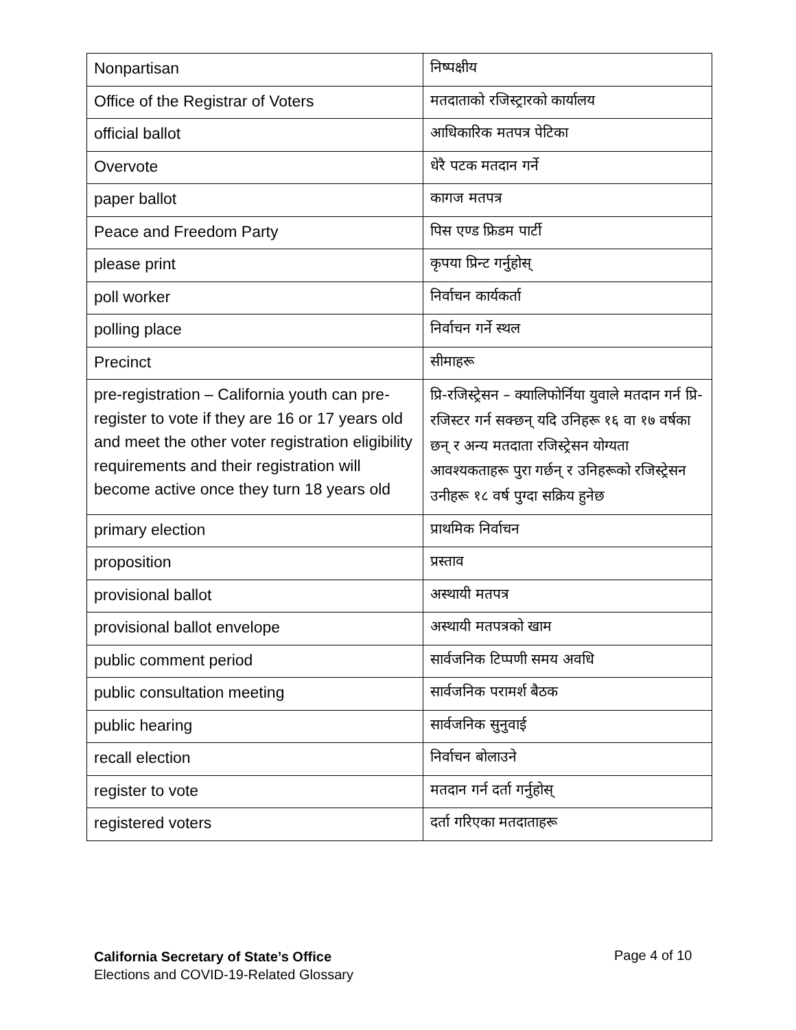| Nonpartisan | निष्पक्षीय |
| Office of the Registrar of Voters | मतदाताको रजिस्ट्रारको कार्यालय |
| official ballot | आधिकारिक मतपत्र पेटिका |
| Overvote | धेरै पटक मतदान गर्ने |
| paper ballot | कागज मतपत्र |
| Peace and Freedom Party | पिस एण्ड फ्रिडम पार्टी |
| please print | कृपया प्रिन्ट गर्नुहोस् |
| poll worker | निर्वाचन कार्यकर्ता |
| polling place | निर्वाचन गर्ने स्थल |
| Precinct | सीमाहरू |
| pre-registration – California youth can pre-register to vote if they are 16 or 17 years old and meet the other voter registration eligibility requirements and their registration will become active once they turn 18 years old | प्रि-रजिस्ट्रेसन – क्यालिफोर्निया युवाले मतदान गर्न प्रि-रजिस्टर गर्न सक्छन् यदि उनिहरू १६ वा १७ वर्षका छन् र अन्य मतदाता रजिस्ट्रेसन योग्यता आवश्यकताहरू पुरा गर्छन् र उनिहरूको रजिस्ट्रेसन उनीहरू १८ वर्ष पुग्दा सक्रिय हुनेछ |
| primary election | प्राथमिक निर्वाचन |
| proposition | प्रस्ताव |
| provisional ballot | अस्थायी मतपत्र |
| provisional ballot envelope | अस्थायी मतपत्रको खाम |
| public comment period | सार्वजनिक टिप्पणी समय अवधि |
| public consultation meeting | सार्वजनिक परामर्श बैठक |
| public hearing | सार्वजनिक सुनुवाई |
| recall election | निर्वाचन बोलाउने |
| register to vote | मतदान गर्न दर्ता गर्नुहोस् |
| registered voters | दर्ता गरिएका मतदाताहरू |
California Secretary of State’s Office
Elections and COVID-19-Related Glossary
Page 4 of 10